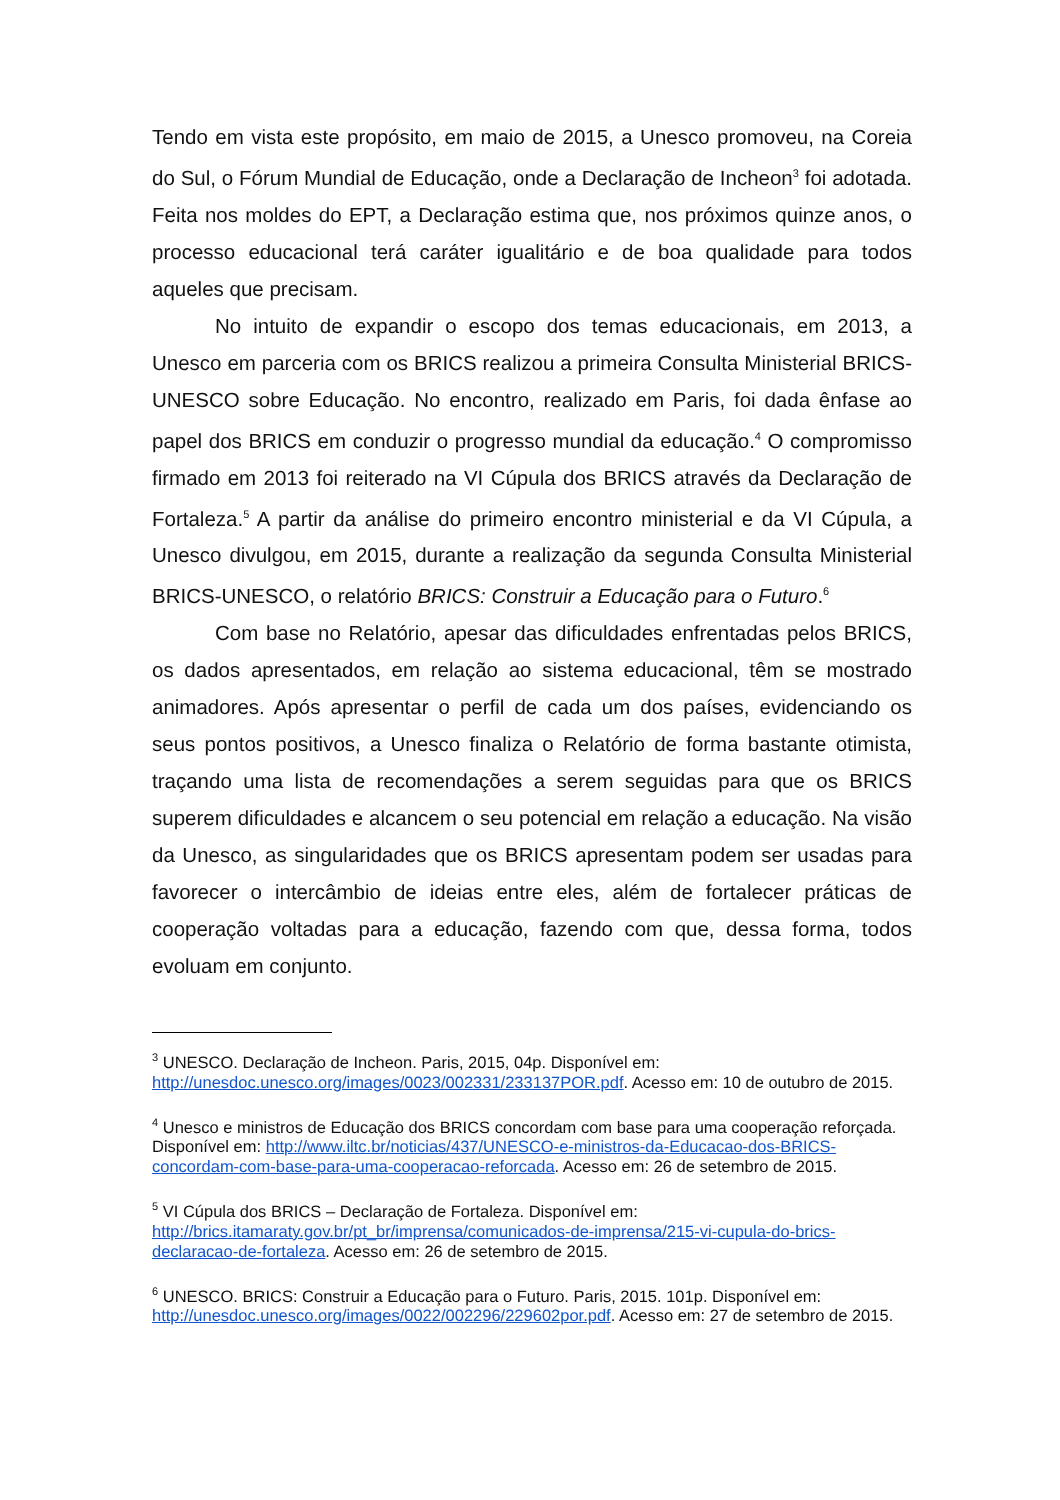Tendo em vista este propósito, em maio de 2015, a Unesco promoveu, na Coreia do Sul, o Fórum Mundial de Educação, onde a Declaração de Incheon<sup>3</sup> foi adotada. Feita nos moldes do EPT, a Declaração estima que, nos próximos quinze anos, o processo educacional terá caráter igualitário e de boa qualidade para todos aqueles que precisam.
No intuito de expandir o escopo dos temas educacionais, em 2013, a Unesco em parceria com os BRICS realizou a primeira Consulta Ministerial BRICS-UNESCO sobre Educação. No encontro, realizado em Paris, foi dada ênfase ao papel dos BRICS em conduzir o progresso mundial da educação.<sup>4</sup> O compromisso firmado em 2013 foi reiterado na VI Cúpula dos BRICS através da Declaração de Fortaleza.<sup>5</sup> A partir da análise do primeiro encontro ministerial e da VI Cúpula, a Unesco divulgou, em 2015, durante a realização da segunda Consulta Ministerial BRICS-UNESCO, o relatório BRICS: Construir a Educação para o Futuro.<sup>6</sup>
Com base no Relatório, apesar das dificuldades enfrentadas pelos BRICS, os dados apresentados, em relação ao sistema educacional, têm se mostrado animadores. Após apresentar o perfil de cada um dos países, evidenciando os seus pontos positivos, a Unesco finaliza o Relatório de forma bastante otimista, traçando uma lista de recomendações a serem seguidas para que os BRICS superem dificuldades e alcancem o seu potencial em relação a educação. Na visão da Unesco, as singularidades que os BRICS apresentam podem ser usadas para favorecer o intercâmbio de ideias entre eles, além de fortalecer práticas de cooperação voltadas para a educação, fazendo com que, dessa forma, todos evoluam em conjunto.
<sup>3</sup> UNESCO. Declaração de Incheon. Paris, 2015, 04p. Disponível em: http://unesdoc.unesco.org/images/0023/002331/233137POR.pdf. Acesso em: 10 de outubro de 2015.
<sup>4</sup> Unesco e ministros de Educação dos BRICS concordam com base para uma cooperação reforçada. Disponível em: http://www.iltc.br/noticias/437/UNESCO-e-ministros-da-Educacao-dos-BRICS-concordam-com-base-para-uma-cooperacao-reforcada. Acesso em: 26 de setembro de 2015.
<sup>5</sup> VI Cúpula dos BRICS – Declaração de Fortaleza. Disponível em: http://brics.itamaraty.gov.br/pt_br/imprensa/comunicados-de-imprensa/215-vi-cupula-do-brics-declaracao-de-fortaleza. Acesso em: 26 de setembro de 2015.
<sup>6</sup> UNESCO. BRICS: Construir a Educação para o Futuro. Paris, 2015. 101p. Disponível em: http://unesdoc.unesco.org/images/0022/002296/229602por.pdf. Acesso em: 27 de setembro de 2015.